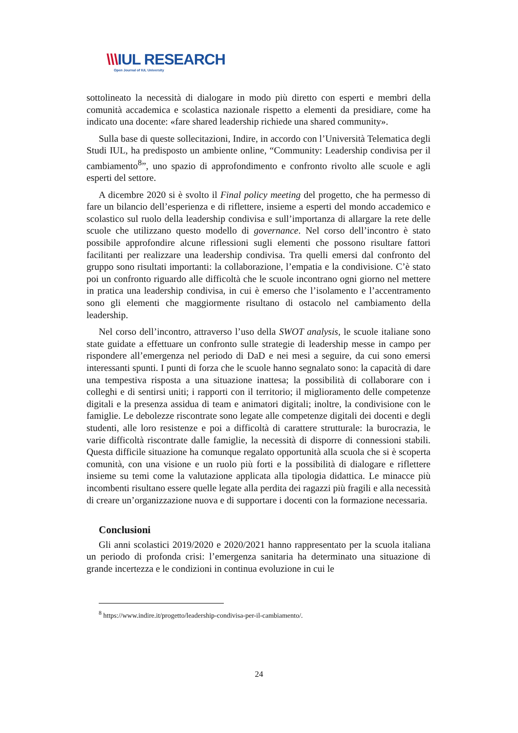\\\IUL RESEARCH
Open Journal of IUL University
sottolineato la necessità di dialogare in modo più diretto con esperti e membri della comunità accademica e scolastica nazionale rispetto a elementi da presidiare, come ha indicato una docente: «fare shared leadership richiede una shared community».
Sulla base di queste sollecitazioni, Indire, in accordo con l’Università Telematica degli Studi IUL, ha predisposto un ambiente online, “Community: Leadership condivisa per il cambiamento<sup>8</sup>”, uno spazio di approfondimento e confronto rivolto alle scuole e agli esperti del settore.
A dicembre 2020 si è svolto il Final policy meeting del progetto, che ha permesso di fare un bilancio dell’esperienza e di riflettere, insieme a esperti del mondo accademico e scolastico sul ruolo della leadership condivisa e sull’importanza di allargare la rete delle scuole che utilizzano questo modello di governance. Nel corso dell’incontro è stato possibile approfondire alcune riflessioni sugli elementi che possono risultare fattori facilitanti per realizzare una leadership condivisa. Tra quelli emersi dal confronto del gruppo sono risultati importanti: la collaborazione, l’empatia e la condivisione. C’è stato poi un confronto riguardo alle difficoltà che le scuole incontrano ogni giorno nel mettere in pratica una leadership condivisa, in cui è emerso che l’isolamento e l’accentramento sono gli elementi che maggiormente risultano di ostacolo nel cambiamento della leadership.
Nel corso dell’incontro, attraverso l’uso della SWOT analysis, le scuole italiane sono state guidate a effettuare un confronto sulle strategie di leadership messe in campo per rispondere all’emergenza nel periodo di DaD e nei mesi a seguire, da cui sono emersi interessanti spunti. I punti di forza che le scuole hanno segnalato sono: la capacità di dare una tempestiva risposta a una situazione inattesa; la possibilità di collaborare con i colleghi e di sentirsi uniti; i rapporti con il territorio; il miglioramento delle competenze digitali e la presenza assidua di team e animatori digitali; inoltre, la condivisione con le famiglie. Le debolezze riscontrate sono legate alle competenze digitali dei docenti e degli studenti, alle loro resistenze e poi a difficoltà di carattere strutturale: la burocrazia, le varie difficoltà riscontrate dalle famiglie, la necessità di disporre di connessioni stabili. Questa difficile situazione ha comunque regalato opportunità alla scuola che si è scoperta comunità, con una visione e un ruolo più forti e la possibilità di dialogare e riflettere insieme su temi come la valutazione applicata alla tipologia didattica. Le minacce più incombenti risultano essere quelle legate alla perdita dei ragazzi più fragili e alla necessità di creare un’organizzazione nuova e di supportare i docenti con la formazione necessaria.
Conclusioni
Gli anni scolastici 2019/2020 e 2020/2021 hanno rappresentato per la scuola italiana un periodo di profonda crisi: l’emergenza sanitaria ha determinato una situazione di grande incertezza e le condizioni in continua evoluzione in cui le
<sup>8</sup> https://www.indire.it/progetto/leadership-condivisa-per-il-cambiamento/.
24